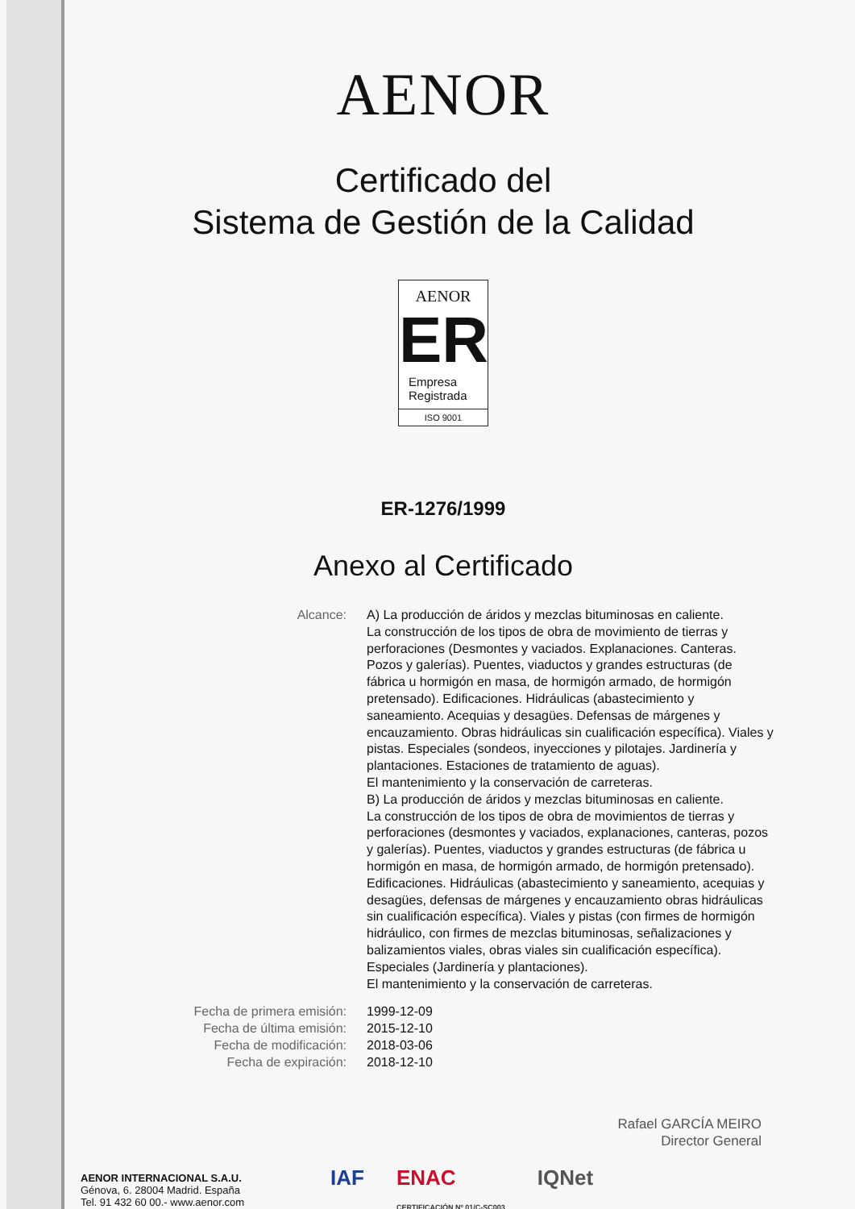AENOR
Certificado del
Sistema de Gestión de la Calidad
AENOR
ER
Empresa
Registrada
ISO 9001
ER-1276/1999
Anexo al Certificado
Alcance: A) La producción de áridos y mezclas bituminosas en caliente.
La construcción de los tipos de obra de movimiento de tierras y perforaciones (Desmontes y vaciados. Explanaciones. Canteras. Pozos y galerías). Puentes, viaductos y grandes estructuras (de fábrica u hormigón en masa, de hormigón armado, de hormigón pretensado). Edificaciones. Hidráulicas (abastecimiento y saneamiento. Acequias y desagües. Defensas de márgenes y encauzamiento. Obras hidráulicas sin cualificación específica). Viales y pistas. Especiales (sondeos, inyecciones y pilotajes. Jardinería y plantaciones. Estaciones de tratamiento de aguas).
El mantenimiento y la conservación de carreteras.
B) La producción de áridos y mezclas bituminosas en caliente.
La construcción de los tipos de obra de movimientos de tierras y perforaciones (desmontes y vaciados, explanaciones, canteras, pozos y galerías). Puentes, viaductos y grandes estructuras (de fábrica u hormigón en masa, de hormigón armado, de hormigón pretensado). Edificaciones. Hidráulicas (abastecimiento y saneamiento, acequias y desagües, defensas de márgenes y encauzamiento obras hidráulicas sin cualificación específica). Viales y pistas (con firmes de hormigón hidráulico, con firmes de mezclas bituminosas, señalizaciones y balizamientos viales, obras viales sin cualificación específica). Especiales (Jardinería y plantaciones).
El mantenimiento y la conservación de carreteras.
Fecha de primera emisión: 1999-12-09
Fecha de última emisión: 2015-12-10
Fecha de modificación: 2018-03-06
Fecha de expiración: 2018-12-10
Rafael GARCÍA MEIRO
Director General
AENOR INTERNACIONAL S.A.U.
Génova, 6. 28004 Madrid. España
Tel. 91 432 60 00.- www.aenor.com
IAF ENAC
CERTIFICACIÓN Nº 01/C-SC003 IQNet